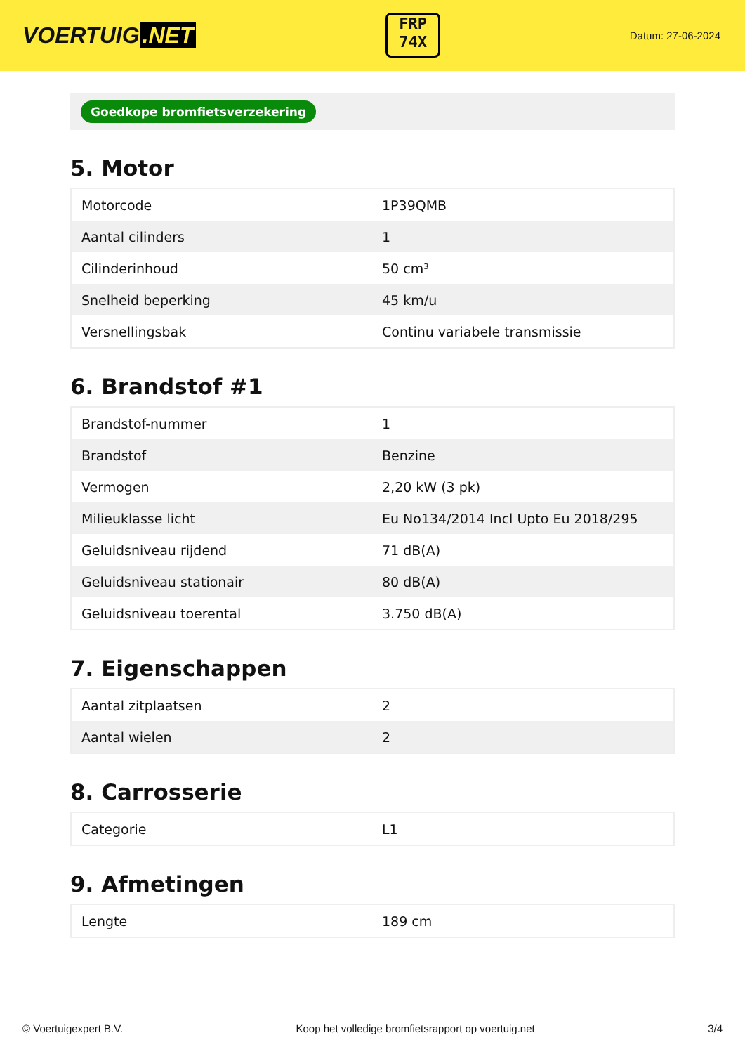VOERTUIG.NET
FRP
74X
Datum: 27-06-2024
Goedkope bromfietsverzekering
5. Motor
| Motorcode | 1P39QMB |
| Aantal cilinders | 1 |
| Cilinderinhoud | 50 cm³ |
| Snelheid beperking | 45 km/u |
| Versnellingsbak | Continu variabele transmissie |
6. Brandstof #1
| Brandstof-nummer | 1 |
| Brandstof | Benzine |
| Vermogen | 2,20 kW (3 pk) |
| Milieuklasse licht | Eu No134/2014 Incl Upto Eu 2018/295 |
| Geluidsniveau rijdend | 71 dB(A) |
| Geluidsniveau stationair | 80 dB(A) |
| Geluidsniveau toerental | 3.750 dB(A) |
7. Eigenschappen
| Aantal zitplaatsen | 2 |
| Aantal wielen | 2 |
8. Carrosserie
| Categorie | L1 |
9. Afmetingen
| Lengte | 189 cm |
© Voertuigexpert B.V. Koop het volledige bromfietsrapport op voertuig.net 3/4